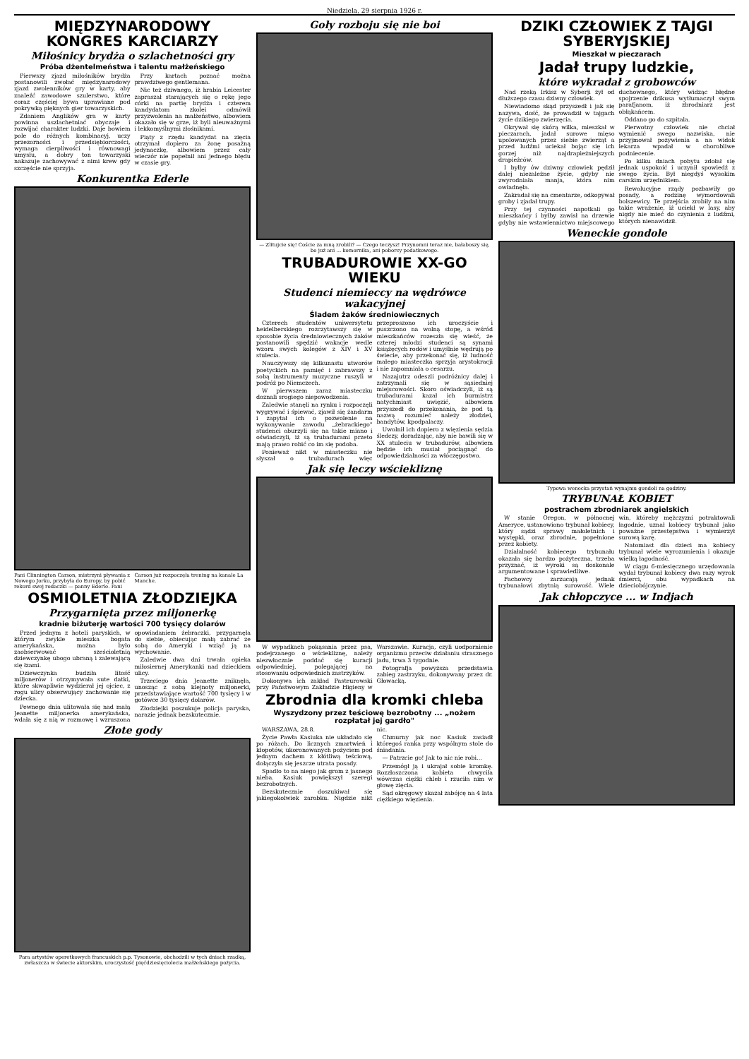Niedziela, 29 sierpnia 1926 r.
MIĘDZYNARODOWY KONGRES KARCIARZY
Miłośnicy brydża o szlachetności gry
Próba dżentelmeństwa i talentu małżeńskiego
Pierwszy zjazd miłośników brydża postanowili zwołać międzynarodowy zjazd zwolenników gry w karty, aby znaleźć zawodowe szulerstwo, które coraz częściej bywa uprawiane pod pokrywką pięknych gier towarzyskich.
Zdaniem Anglików gra w karty powinna uszlachetniać obyczaje i rozwijać charakter ludzki. Daje bowiem pole do różnych kombinacyj, uczy przezorności i przedsiębiorczości, wymaga cierpliwości i równowagi umysłu, a dobry ton towarzyski nakazuje zachowywać z nimi krew gdy szczęście nie sprzyja.
Przy kartach poznać można prawdziwego gentlemana.
Nic też dziwnego, iż hrabia Leicester zapraszał starających się o rękę jego córki na partię brydża i czterem kandydatom zkolei odmówił przyzwolenia na małżeństwo, albowiem okazało się w grze, iż byli nieuważnymi i lekkomyślnymi złośnikami.
Piąty z rzędu kandydat na zięcia otrzymał dopiero za żonę posażną jedynaczkę, albowiem przez cały wieczór nie popełnił ani jednego błędu w czasie gry.
Konkurentka Ederle
Pani Clinnington Carson, mistrzyni pływania z Nowego Jorku, przybyła do Europy, by pobić rekord swej rodaczki — panny Ederle. Pani Carson już rozpoczęła trening na kanale La Manche.
OSMIOLETNIA ZŁODZIEJKA
Przygarnięta przez miljonerkę
kradnie biżuterję wartości 700 tysięcy dolarów
Przed jednym z hoteli paryskich, w którym zwykle mieszka bogata amerykańska, można było zaobserwować sześcioletnią dziewczynkę ubogo ubraną i zalewającą się łzami.
Dziewczynka budziła litość miljonerów i otrzymywała sute datki, które skwapliwie wydzierał jej ojciec, z rogu ulicy obserwujący zachowanie się dziecka.
Pewnego dnia ulitowała się nad małą Jeanette miljonerka amerykańska, wdała się z nią w rozmowę i wzruszona opowiadaniem żebraczki, przygarnęła do siebie, obiecując małą zabrać ze sobą do Ameryki i wziąć ją na wychowanie.
Zaledwie dwa dni trwała opieka miłosiernej Amerykanki nad dzieckiem ulicy.
Trzeciego dnia Jeanette zniknęła, unosząc z sobą klejnoty miljonerki, przedstawiające wartość 700 tysięcy i w gotówce 30 tysięcy dolarów.
Złodziejki poszukuje policja paryska, narazie jednak bezskutecznie.
Złote gody
Para artystów operetkowych francuskich p.p. Tysonowie, obchodzili w tych dniach rzadką, zwłaszcza w świecie aktorskim, uroczystość pięćdziesięciolecia małżeńskiego pożycia.
Goły rozboju się nie boi
— Zlitujcie się! Coście za mną zrobili? — Czego teczysz! Przynomni teraz nie, bałaboszy się, bo już ani ... komornika, ani poborcy podatkowego.
TRUBADUROWIE XX-GO WIEKU
Studenci niemieccy na wędrówce wakacyjnej
Śladem żaków średniowiecznych
Czterech studentów uniwersytetu heidelberskiego rozczytawszy się w sposobie życia średniowiecznych żaków postanowili spędzić wakacje wedle wzoru swych kolegów z XIV i XV stulecia.
Nauczywszy się kilkunastu utworów poetyckich na pamięć i zabrawszy z sobą instrumenty muzyczne ruszyli w podróż po Niemczech.
W pierwszem zaraz miasteczku doznali srogiego niepowodzenia.
Zaledwie stanęli na rynku i rozpoczęli wygrywać i śpiewać, zjawił się żandarm i zapytał ich o pozwolenie na wykonywanie zawodu „żebrackiego" studenci oburzyli się na takie miano i oświadczyli, iż są trubadurami przeto mają prawo robić co im się podoba.
Ponieważ nikt w miasteczku nie słyszał o trubadurach więc przeproszono ich uroczyście i puszczono na wolną stopę, a wśród mieszkańców rozeszła się wieść, że czterej młodzi studenci są synami książęcych rodów i umyślnie wędrują po świecie, aby przekonać się, iż ludność małego miasteczka sprzyja arystokracji i nie zapomniała o cesarzu.
Nazajutrz odeszli podróżnicy dalej i zatrzymali się w sąsiedniej miejscowości. Skoro oświadczyli, iż są trubadurami kazał ich burmistrz natychmiast uwięzić, albowiem przyszedł do przekonania, że pod tą nazwą rozumieć należy złodziei, bandytów, kpodpalaczy.
Uwolnił ich dopiero z więzienia sędzia śledczy, doradzając, aby nie bawili się w XX stuleciu w trubadurów, albowiem będzie ich musiał pociągnąć do odpowiedzialności za włóczęgostwo.
Jak się leczy wściekliznę
W wypadkach pokąsania przez psa, podejrzanego o wściekliznę, należy niezwłocznie poddać się kuracji odpowiedniej, polegającej na stosowaniu odpowiednich zastrzyków.
Dokonywa ich zakład Pasteurowski przy Państwowym Zakładzie Higieny w Warszawie. Kuracja, czyli uodpornienie organizmu przeciw działaniu strasznego jadu, trwa 3 tygodnie.
Fotografja powyższa przedstawia zabieg zastrzyku, dokonywany przez dr. Głowacką.
Zbrodnia dla kromki chleba
Wyszydzony przez teściowę bezrobotny ... „nożem rozpłatał jej gardło"
WARSZAWA, 28.8.
Życie Pawła Kasiuka nie układało się po różach. Do licznych zmartwień i kłopotów, ukoronowanych pożyciem pod jednym dachem z kłótliwą teściową, dołączyła się jeszcze utrata posady.
Spadło to na niego jak grom z jasnego nieba. Kasiuk powiększył szeregi bezrobotnych.
Bezskutecznie doszukiwał się jakiegokolwiek zarobku. Nigdzie nikt nic.
Chmurny jak noc Kasiuk zasiadł któregoś ranka przy wspólnym stole do śniadania.
— Patrzcie go! Jak to nic nie robi...
Przemógł ją i ukrajał sobie kromkę. Rozzłoszczona kobieta chwyciła wówczas ciężki chleb i rzuciła nim w głowę zięcia.
Sąd okręgowy skazał zabójcę na 4 lata ciężkiego więzienia.
DZIKI CZŁOWIEK Z TAJGI SYBERYJSKIEJ
Mieszkał w pieczarach
Jadał trupy ludzkie,
które wykradał z grobowców
Nad rzeką Irkisz w Syberji żył od dłuższego czasu dziwny człowiek.
Niewiadomo skąd przyszedł i jak się nazywa, dość, że prowadził w tajgach życie dzikiego zwierzęcia.
Okrywał się skórą wilka, mieszkał w pieczarach, jadał surowe mięso upolowanych przez siebie zwierząt a przed ludźmi uciekał bojąc się ich gorzej niż najdrapieżniejszych drapieżców.
I byłby ów dziwny człowiek pędził dalej niezależne życie, gdyby nie zwyrodniała manja, która nim owładnęła.
Zakradał się na cmentarze, odkopywał groby i zjadał trupy.
Przy tej czynności napotkali go mieszkańcy i byłby zawisł na drzewie gdyby nie wstawiennictwo miejscowego duchownego, który widząc błędne spojrzenie dzikusa wytłumaczył swym parafjanom, iż zbrodniarz jest obłąkańcem.
Oddano go do szpitala.
Pierwotny człowiek nie chciał wymienić swego nazwiska, nie przyjmował pożywienia a na widok lekarza wpadał w chorobliwe podniecenie.
Po kilku dniach pobytu zdołał się jednak uspokoić i uczynił spowiedź z swego życia. Był niegdyś wysokim carskim urzędnikiem.
Rewolucyjne rządy pozbawiły go posady, a rodzinę wymordowali bolszewicy. Te przejścia zrobiły na nim takie wrażenie, iż uciekł w lasy, aby nigdy nie mieć do czynienia z ludźmi, których nienawidził.
Weneckie gondole
Typowa wenecka przystań wynajmu gondoli na godziny.
TRYBUNAŁ KOBIET
postrachem zbrodniarek angielskich
W stanie Oregon, w północnej Ameryce, ustanowiono trybunał kobiecy, który sądzi sprawy małoletnich i występki, oraz zbrodnie, popełnione przez kobiety.
Działalność kobiecego trybunału okazała się bardzo pożyteczna, trzeba przyznać, iż wyroki są doskonale argumentowane i sprawiedliwe.
Fachowcy zarzucają jednak trybunałowi zbytnią surowość. Wiele win, któreby mężczyzni potraktowali łagodnie, uznał kobiecy trybunał jako poważne przestępstwa i wymierzył surową karę.
Natomiast dla dzieci ma kobiecy trybunał wiele wyrozumienia i okazuje wielką łagodność.
W ciągu 6-miesięcznego urzędowania wydał trybunał kobiecy dwa razy wyrok śmierci, obu wypadkach na dzieciobójczynie.
Jak chłopczyce ... w Indjach